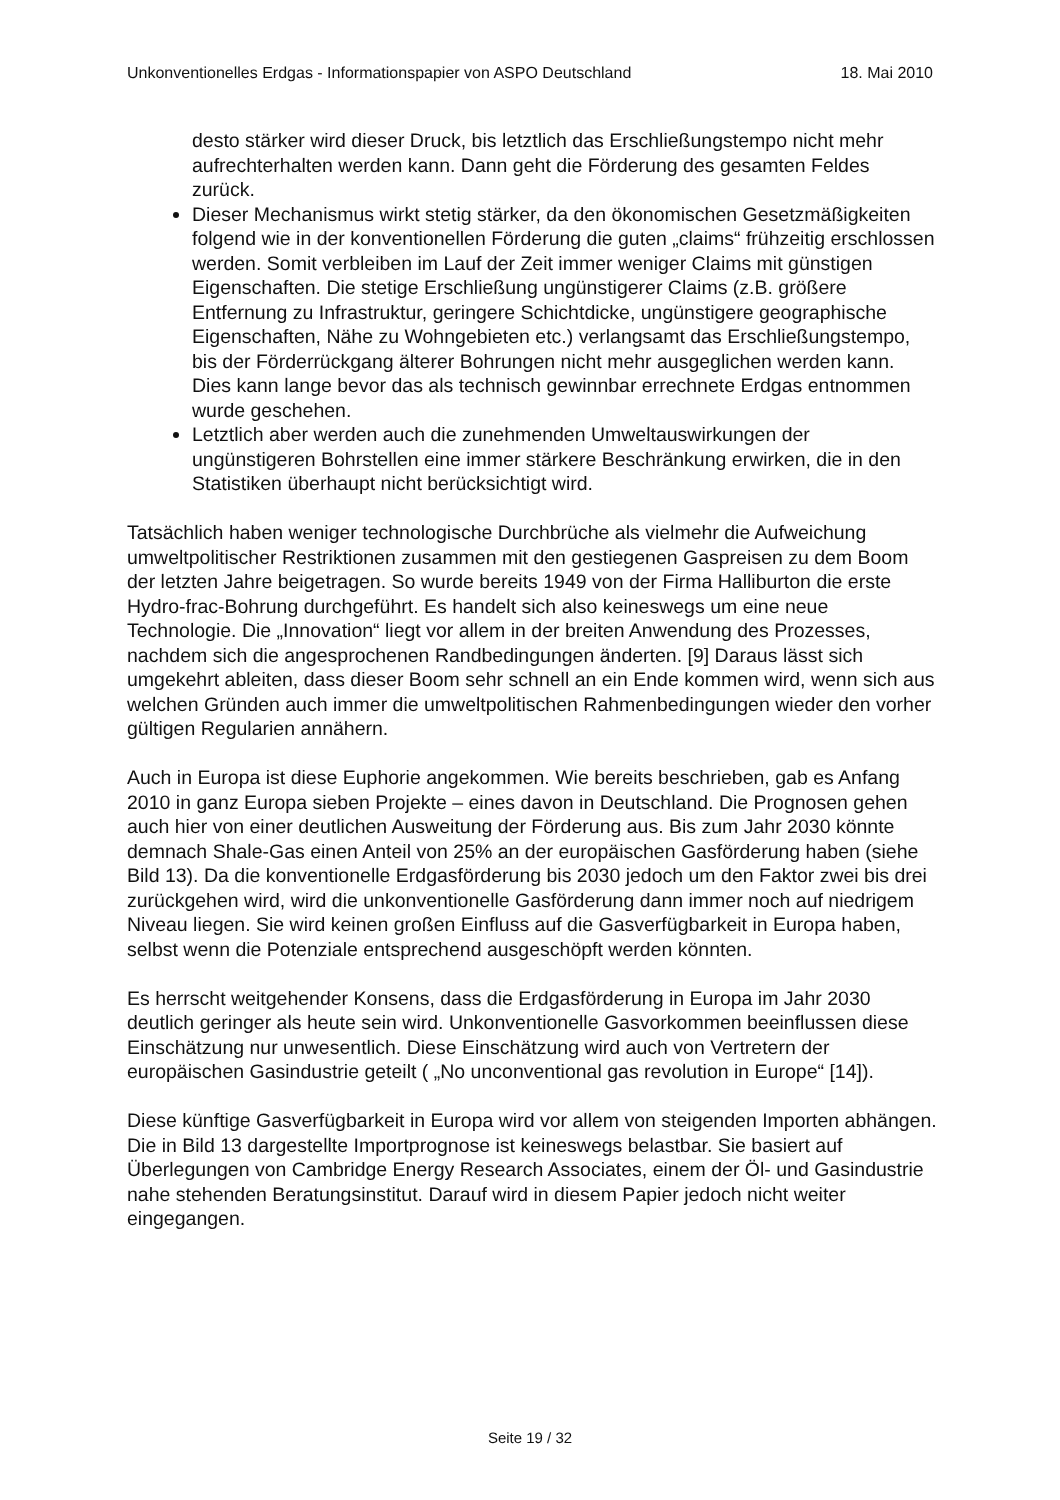Unkonventionelles Erdgas - Informationspapier von ASPO Deutschland 18. Mai 2010
desto stärker wird dieser Druck, bis letztlich das Erschließungstempo nicht mehr aufrechterhalten werden kann. Dann geht die Förderung des gesamten Feldes zurück.
Dieser Mechanismus wirkt stetig stärker, da den ökonomischen Gesetzmäßigkeiten folgend wie in der konventionellen Förderung die guten „claims“ frühzeitig erschlossen werden. Somit verbleiben im Lauf der Zeit immer weniger Claims mit günstigen Eigenschaften. Die stetige Erschließung ungünstigerer Claims (z.B. größere Entfernung zu Infrastruktur, geringere Schichtdicke, ungünstigere geographische Eigenschaften, Nähe zu Wohngebieten etc.) verlangsamt das Erschließungstempo, bis der Förderrückgang älterer Bohrungen nicht mehr ausgeglichen werden kann. Dies kann lange bevor das als technisch gewinnbar errechnete Erdgas entnommen wurde geschehen.
Letztlich aber werden auch die zunehmenden Umweltauswirkungen der ungünstigeren Bohrstellen eine immer stärkere Beschränkung erwirken, die in den Statistiken überhaupt nicht berücksichtigt wird.
Tatsächlich haben weniger technologische Durchbrüche als vielmehr die Aufweichung umweltpolitischer Restriktionen zusammen mit den gestiegenen Gaspreisen zu dem Boom der letzten Jahre beigetragen. So wurde bereits 1949 von der Firma Halliburton die erste Hydro-frac-Bohrung durchgeführt. Es handelt sich also keineswegs um eine neue Technologie. Die „Innovation“ liegt vor allem in der breiten Anwendung des Prozesses, nachdem sich die angesprochenen Randbedingungen änderten. [9] Daraus lässt sich umgekehrt ableiten, dass dieser Boom sehr schnell an ein Ende kommen wird, wenn sich aus welchen Gründen auch immer die umweltpolitischen Rahmenbedingungen wieder den vorher gültigen Regularien annähern.
Auch in Europa ist diese Euphorie angekommen. Wie bereits beschrieben, gab es Anfang 2010 in ganz Europa sieben Projekte – eines davon in Deutschland. Die Prognosen gehen auch hier von einer deutlichen Ausweitung der Förderung aus. Bis zum Jahr 2030 könnte demnach Shale-Gas einen Anteil von 25% an der europäischen Gasförderung haben (siehe Bild 13). Da die konventionelle Erdgasförderung bis 2030 jedoch um den Faktor zwei bis drei zurückgehen wird, wird die unkonventionelle Gasförderung dann immer noch auf niedrigem Niveau liegen. Sie wird keinen großen Einfluss auf die Gasverfügbarkeit in Europa haben, selbst wenn die Potenziale entsprechend ausgeschöpft werden könnten.
Es herrscht weitgehender Konsens, dass die Erdgasförderung in Europa im Jahr 2030 deutlich geringer als heute sein wird. Unkonventionelle Gasvorkommen beeinflussen diese Einschätzung nur unwesentlich. Diese Einschätzung wird auch von Vertretern der europäischen Gasindustrie geteilt ( „No unconventional gas revolution in Europe“ [14]).
Diese künftige Gasverfügbarkeit in Europa wird vor allem von steigenden Importen abhängen. Die in Bild 13 dargestellte Importprognose ist keineswegs belastbar. Sie basiert auf Überlegungen von Cambridge Energy Research Associates, einem der Öl- und Gasindustrie nahe stehenden Beratungsinstitut. Darauf wird in diesem Papier jedoch nicht weiter eingegangen.
Seite 19 / 32